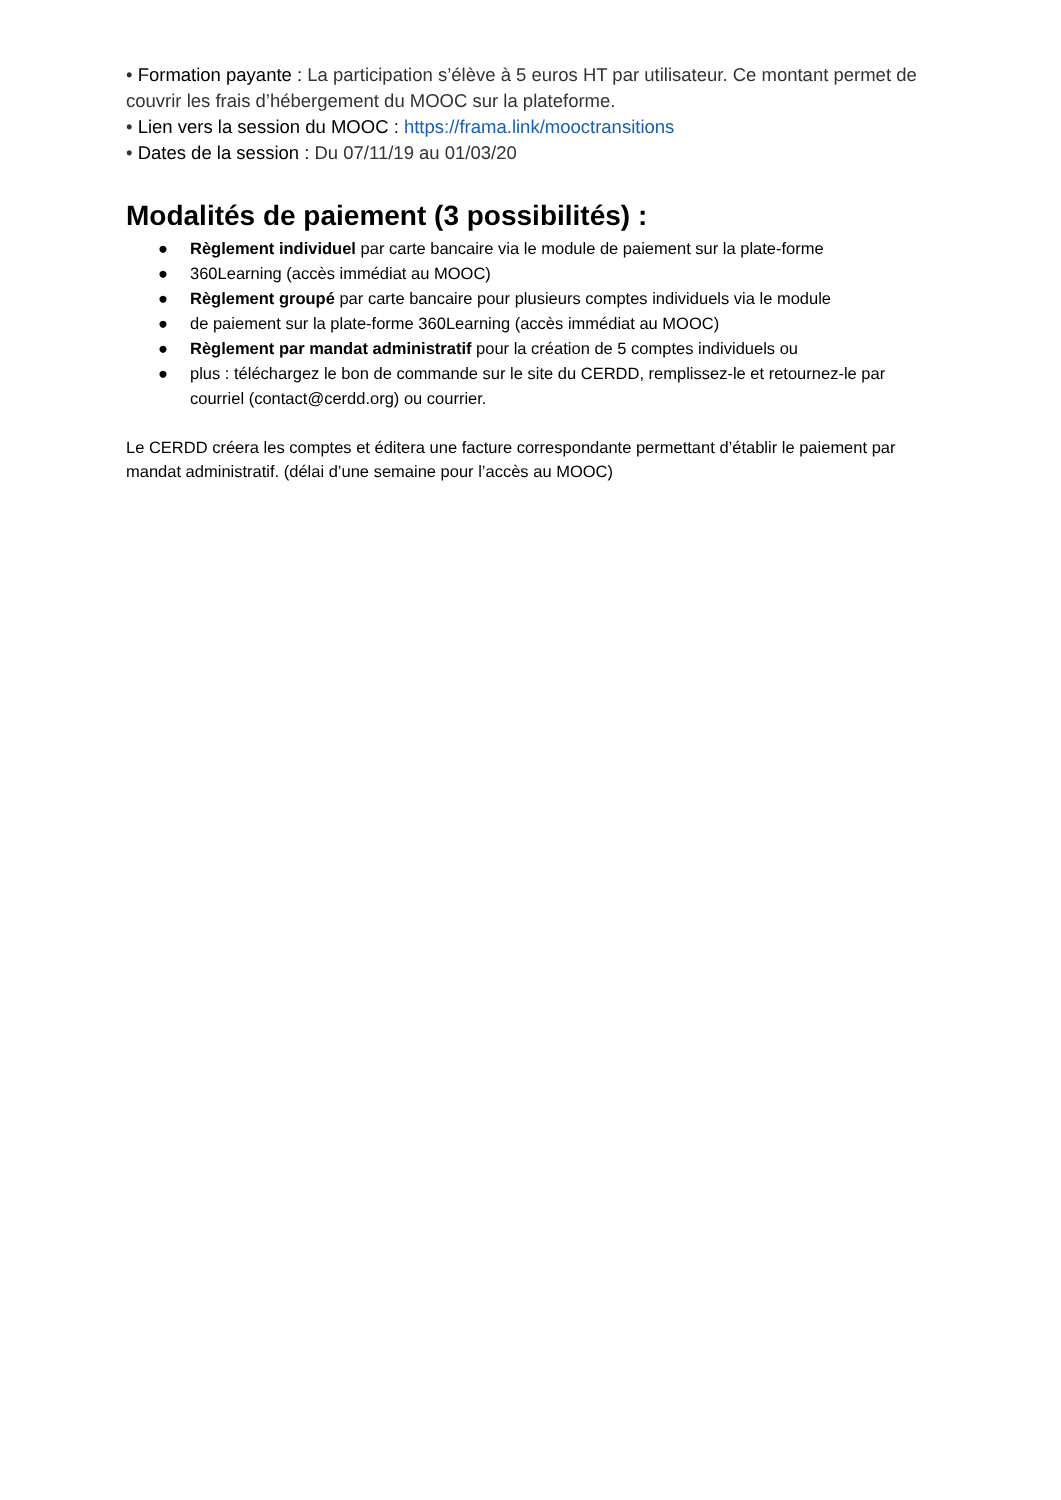• Formation payante : La participation s’élève à 5 euros HT par utilisateur. Ce montant permet de couvrir les frais d’hébergement du MOOC sur la plateforme.
• Lien vers la session du MOOC : https://frama.link/mooctransitions
• Dates de la session : Du 07/11/19 au 01/03/20
Modalités de paiement (3 possibilités) :
● Règlement individuel par carte bancaire via le module de paiement sur la plate-forme
● 360Learning (accès immédiat au MOOC)
● Règlement groupé par carte bancaire pour plusieurs comptes individuels via le module
● de paiement sur la plate-forme 360Learning (accès immédiat au MOOC)
● Règlement par mandat administratif pour la création de 5 comptes individuels ou
● plus : téléchargez le bon de commande sur le site du CERDD, remplissez-le et retournez-le par courriel (contact@cerdd.org) ou courrier.
Le CERDD créera les comptes et éditera une facture correspondante permettant d’établir le paiement par mandat administratif. (délai d’une semaine pour l’accès au MOOC)